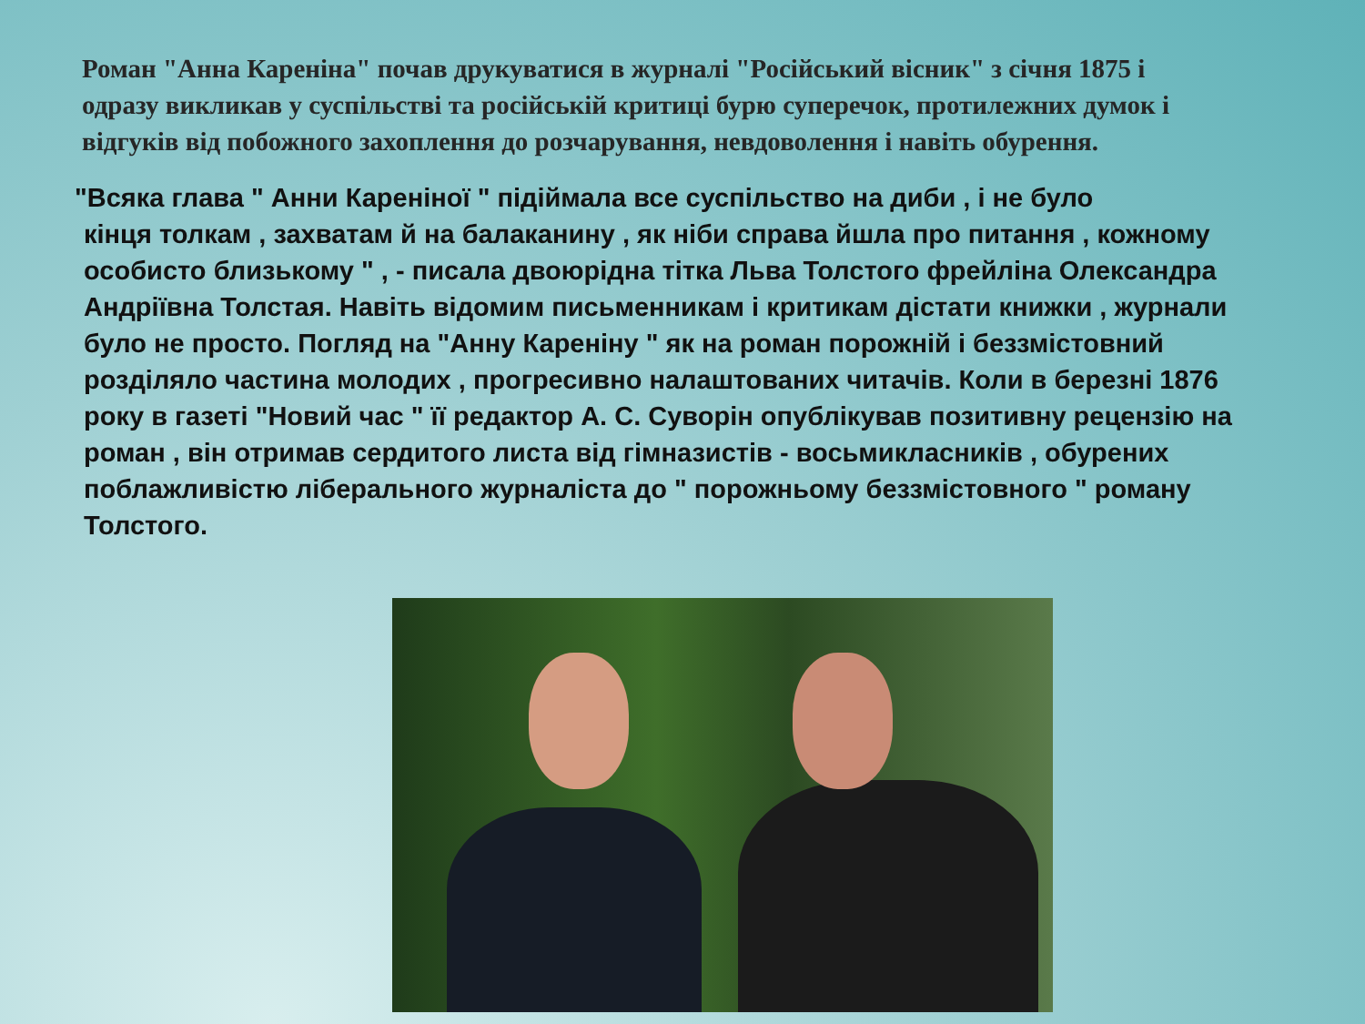Роман "Анна Кареніна" почав друкуватися в журналі "Російський вісник" з січня 1875 і одразу викликав у суспільстві та російській критиці бурю суперечок, протилежних думок і відгуків від побожного захоплення до розчарування, невдоволення і навіть обурення.
"Всяка глава " Анни Кареніної " підіймала все суспільство на диби , і не було
кінця толкам , захватам й на балаканину , як ніби справа йшла про питання , кожному особисто близькому " , - писала двоюрідна тітка Льва Толстого фрейліна Олександра Андріївна Толстая. Навіть відомим письменникам і критикам дістати книжки , журнали було не просто. Погляд на "Анну Кареніну " як на роман порожній і беззмістовний розділяло частина молодих , прогресивно налаштованих читачів. Коли в березні 1876 року в газеті "Новий час " її редактор А. С. Суворін опублікував позитивну рецензію на роман , він отримав сердитого листа від гімназистів - восьмикласників , обурених поблажливістю ліберального журналіста до " порожньому беззмістовного " роману Толстого.